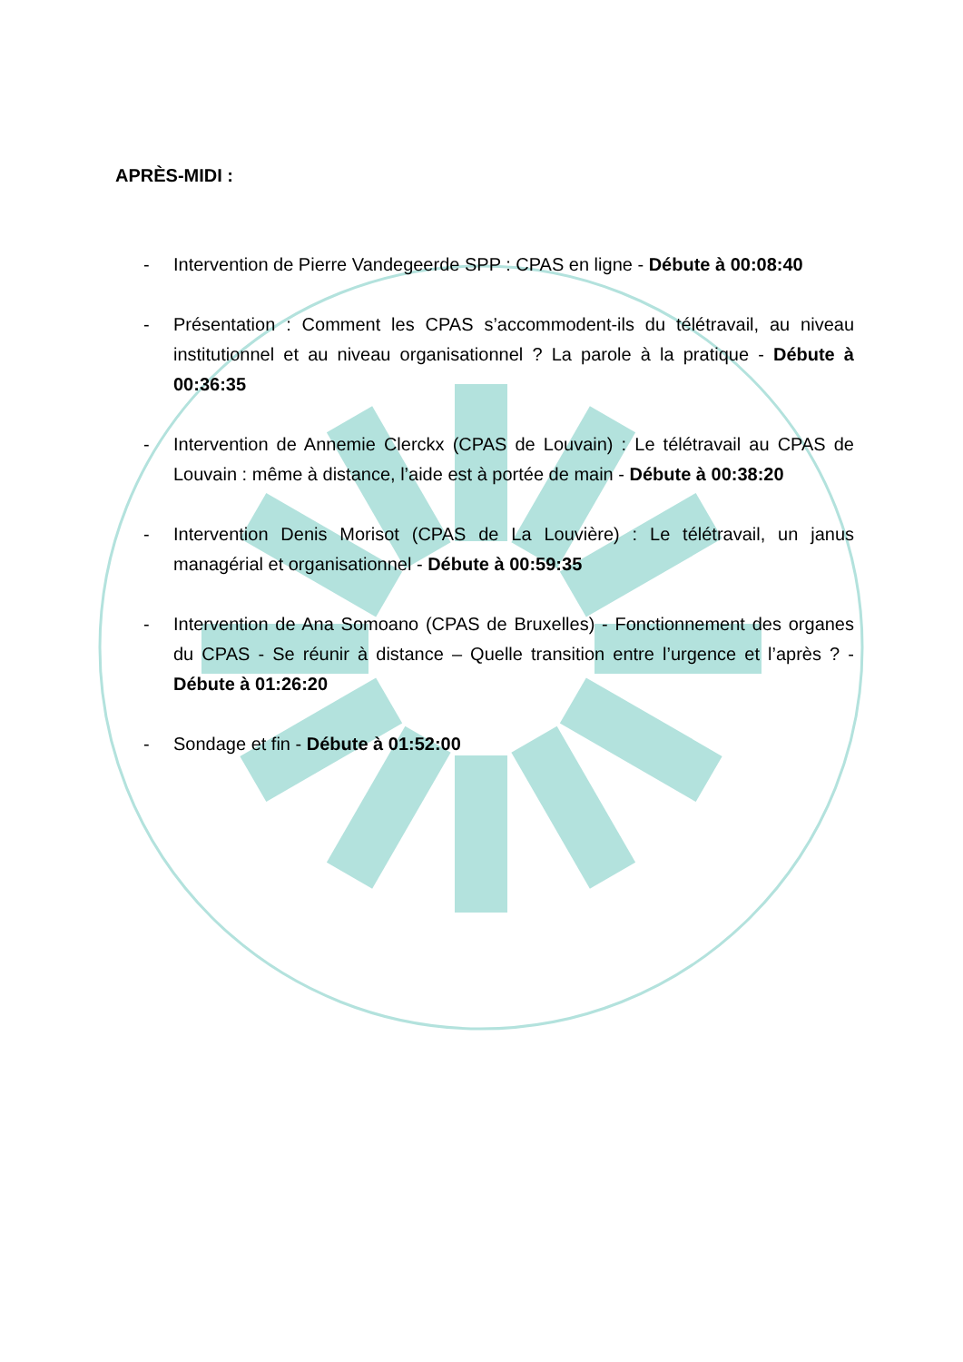APRÈS-MIDI :
- Intervention de Pierre Vandegeerde SPP : CPAS en ligne - Débute à 00:08:40
- Présentation : Comment les CPAS s’accommodent-ils du télétravail, au niveau institutionnel et au niveau organisationnel ? La parole à la pratique - Débute à 00:36:35
- Intervention de Annemie Clerckx (CPAS de Louvain) : Le télétravail au CPAS de Louvain : même à distance, l’aide est à portée de main - Débute à 00:38:20
- Intervention Denis Morisot (CPAS de La Louvière) : Le télétravail, un janus managérial et organisationnel - Débute à 00:59:35
- Intervention de Ana Somoano (CPAS de Bruxelles) - Fonctionnement des organes du CPAS - Se réunir à distance – Quelle transition entre l’urgence et l’après ? - Débute à 01:26:20
- Sondage et fin - Débute à 01:52:00